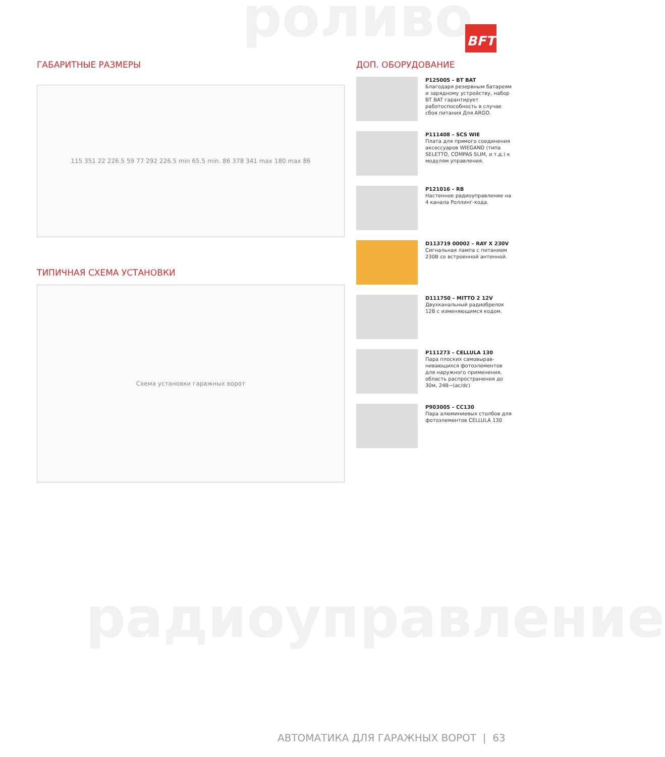роливо
радиоуправление
BFT
ГАБАРИТНЫЕ РАЗМЕРЫ
115 351 22 226.5 59 77 292 226.5 min 65.5 min. 86 378 341 max 180 max 86
ТИПИЧНАЯ СХЕМА УСТАНОВКИ
Схема установки гаражных ворот
ДОП. ОБОРУДОВАНИЕ
P125005 – BT BAT
Благодаря резервным батареям и зарядному устройству, набор BT BAT гарантирует работоспособность в случае сбоя питания Для ARGO.
P111408 – SCS WIE
Плата для прямого соединения аксессуаров WIEGAND (типа SELETTO, COMPAS SLIM, и т.д.) к модулям управления.
P121016 – RB
Настенное радиоуправление на 4 канала Роллинг-кода.
D113719 00002 – RAY X 230V
Сигнальная лампа с питанием 230В со встроенной антенной.
D111750 – MITTO 2 12V
Двухканальный радиобрелок 12В с изменяющимся кодом.
P111273 – CELLULA 130
Пара плоских самовырав-нивающихся фотоэлементов для наружного применения, область распространения до 30м, 24В~(ac/dc)
P903005 – CC130
Пара алюминиевых столбов для фотоэлементов CELLULA 130
АВТОМАТИКА ДЛЯ ГАРАЖНЫХ ВОРОТ | 63